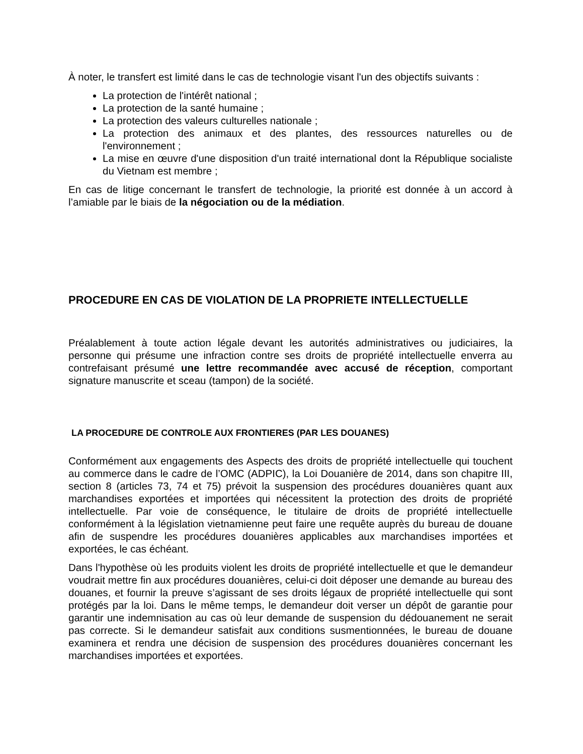À noter, le transfert est limité dans le cas de technologie visant l'un des objectifs suivants :
La protection de l'intérêt national ;
La protection de la santé humaine ;
La protection des valeurs culturelles nationale ;
La protection des animaux et des plantes, des ressources naturelles ou de l'environnement ;
La mise en œuvre d'une disposition d'un traité international dont la République socialiste du Vietnam est membre ;
En cas de litige concernant le transfert de technologie, la priorité est donnée à un accord à l’amiable par le biais de la négociation ou de la médiation.
PROCEDURE EN CAS DE VIOLATION DE LA PROPRIETE INTELLECTUELLE
Préalablement à toute action légale devant les autorités administratives ou judiciaires, la personne qui présume une infraction contre ses droits de propriété intellectuelle enverra au contrefaisant présumé une lettre recommandée avec accusé de réception, comportant signature manuscrite et sceau (tampon) de la société.
LA PROCEDURE DE CONTROLE AUX FRONTIERES (PAR LES DOUANES)
Conformément aux engagements des Aspects des droits de propriété intellectuelle qui touchent au commerce dans le cadre de l’OMC (ADPIC), la Loi Douanière de 2014, dans son chapitre III, section 8 (articles 73, 74 et 75) prévoit la suspension des procédures douanières quant aux marchandises exportées et importées qui nécessitent la protection des droits de propriété intellectuelle. Par voie de conséquence, le titulaire de droits de propriété intellectuelle conformément à la législation vietnamienne peut faire une requête auprès du bureau de douane afin de suspendre les procédures douanières applicables aux marchandises importées et exportées, le cas échéant.
Dans l'hypothèse où les produits violent les droits de propriété intellectuelle et que le demandeur voudrait mettre fin aux procédures douanières, celui-ci doit déposer une demande au bureau des douanes, et fournir la preuve s’agissant de ses droits légaux de propriété intellectuelle qui sont protégés par la loi. Dans le même temps, le demandeur doit verser un dépôt de garantie pour garantir une indemnisation au cas où leur demande de suspension du dédouanement ne serait pas correcte. Si le demandeur satisfait aux conditions susmentionnées, le bureau de douane examinera et rendra une décision de suspension des procédures douanières concernant les marchandises importées et exportées.